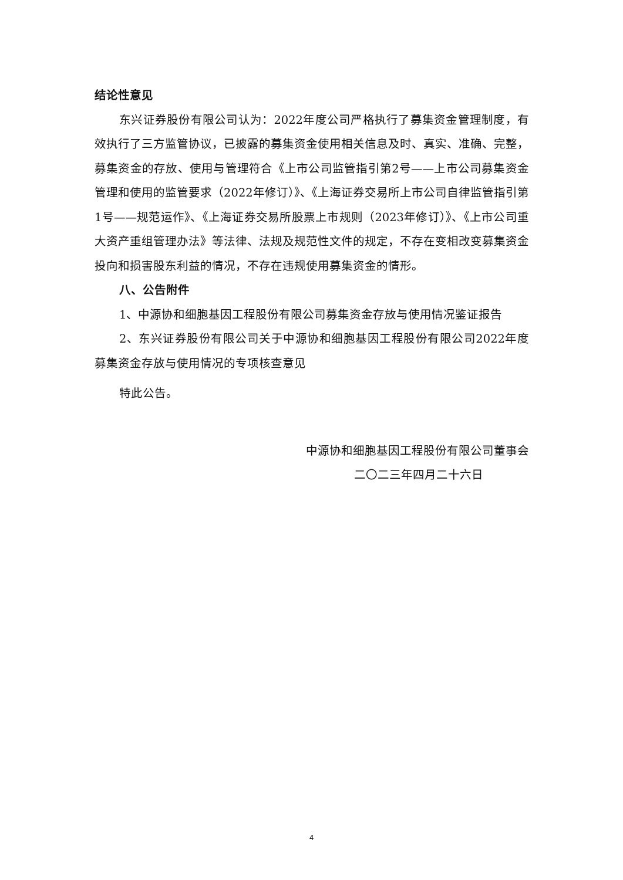结论性意见
东兴证券股份有限公司认为：2022年度公司严格执行了募集资金管理制度，有效执行了三方监管协议，已披露的募集资金使用相关信息及时、真实、准确、完整，募集资金的存放、使用与管理符合《上市公司监管指引第2号——上市公司募集资金管理和使用的监管要求（2022年修订）》、《上海证券交易所上市公司自律监管指引第1号——规范运作》、《上海证券交易所股票上市规则（2023年修订）》、《上市公司重大资产重组管理办法》等法律、法规及规范性文件的规定，不存在变相改变募集资金投向和损害股东利益的情况，不存在违规使用募集资金的情形。
八、公告附件
1、中源协和细胞基因工程股份有限公司募集资金存放与使用情况鉴证报告
2、东兴证券股份有限公司关于中源协和细胞基因工程股份有限公司2022年度募集资金存放与使用情况的专项核查意见
特此公告。
中源协和细胞基因工程股份有限公司董事会
二〇二三年四月二十六日
4